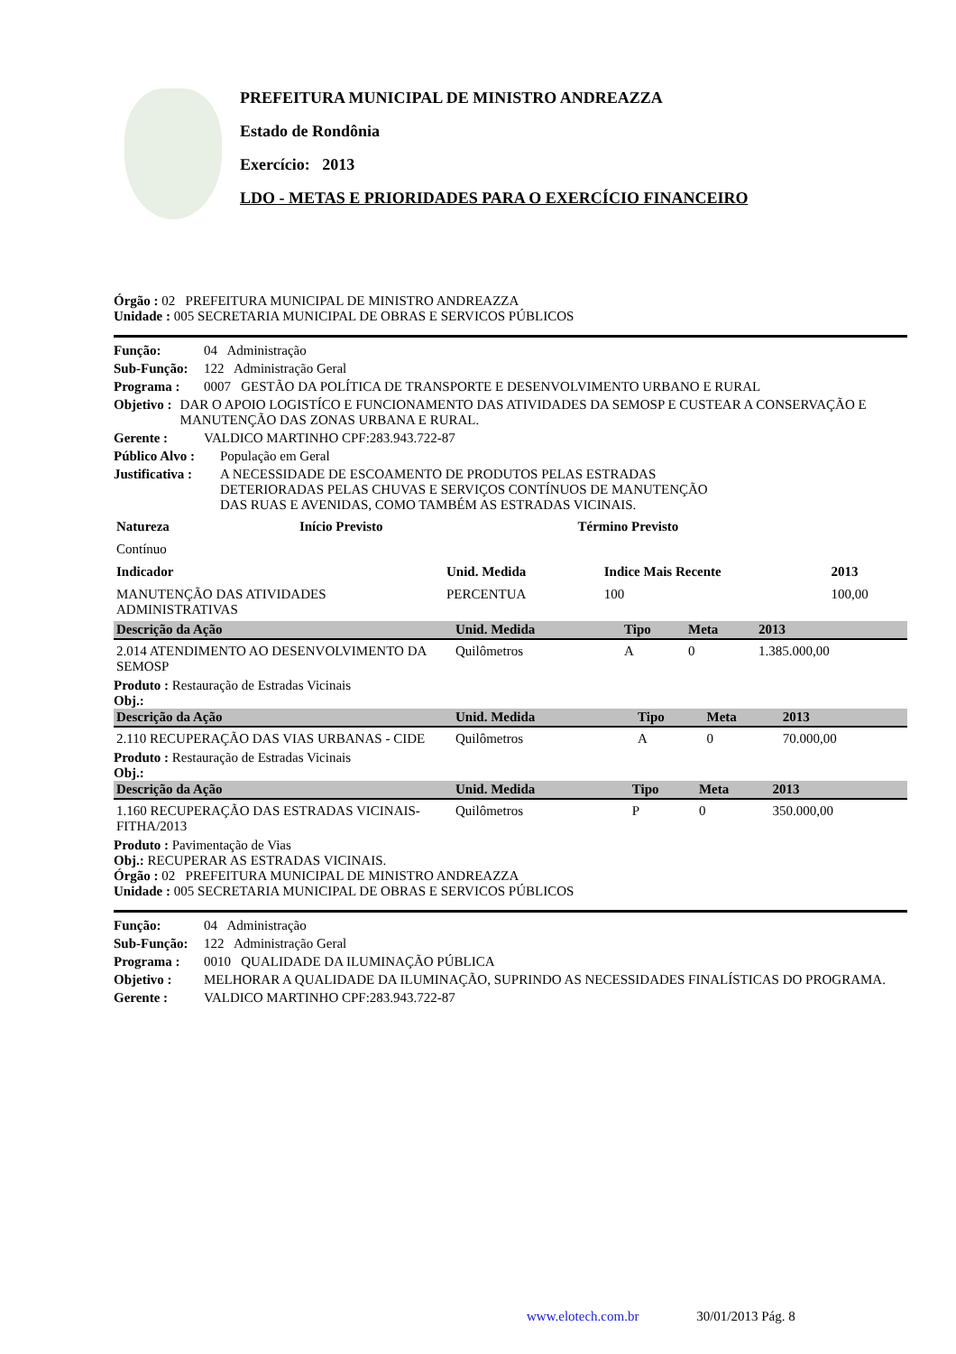PREFEITURA MUNICIPAL DE MINISTRO ANDREAZZA
Estado de Rondônia
Exercício: 2013
LDO - METAS E PRIORIDADES PARA O EXERCÍCIO FINANCEIRO
Órgão : 02 PREFEITURA MUNICIPAL DE MINISTRO ANDREAZZA
Unidade : 005 SECRETARIA MUNICIPAL DE OBRAS E SERVICOS PÚBLICOS
Função: 04 Administração
Sub-Função: 122 Administração Geral
Programa : 0007 GESTÃO DA POLÍTICA DE TRANSPORTE E DESENVOLVIMENTO URBANO E RURAL
Objetivo : DAR O APOIO LOGISTÍCO E FUNCIONAMENTO DAS ATIVIDADES DA SEMOSP E CUSTEAR A CONSERVAÇÃO E MANUTENÇÃO DAS ZONAS URBANA E RURAL.
Gerente : VALDICO MARTINHO CPF:283.943.722-87
Público Alvo : População em Geral
Justificativa : A NECESSIDADE DE ESCOAMENTO DE PRODUTOS PELAS ESTRADAS DETERIORADAS PELAS CHUVAS E SERVIÇOS CONTÍNUOS DE MANUTENÇÃO DAS RUAS E AVENIDAS, COMO TAMBÉM AS ESTRADAS VICINAIS.
| Natureza | Início Previsto | Término Previsto |
| Contínuo | | |
| Indicador | Unid. Medida | Indice Mais Recente | 2013 |
| MANUTENÇÃO DAS ATIVIDADES ADMINISTRATIVAS | PERCENTUA | 100 | 100,00 |
| Descrição da Ação | Unid. Medida | Tipo | Meta | 2013 |
| --- | --- | --- | --- | --- |
| 2.014 ATENDIMENTO AO DESENVOLVIMENTO DA SEMOSP | Quilômetros | A | 0 | 1.385.000,00 |
Produto : Restauração de Estradas Vicinais
Obj.:
| Descrição da Ação | Unid. Medida | Tipo | Meta | 2013 |
| --- | --- | --- | --- | --- |
| 2.110 RECUPERAÇÃO DAS VIAS URBANAS - CIDE | Quilômetros | A | 0 | 70.000,00 |
Produto : Restauração de Estradas Vicinais
Obj.:
| Descrição da Ação | Unid. Medida | Tipo | Meta | 2013 |
| --- | --- | --- | --- | --- |
| 1.160 RECUPERAÇÃO DAS ESTRADAS VICINAIS-FITHA/2013 | Quilômetros | P | 0 | 350.000,00 |
Produto : Pavimentação de Vias
Obj.: RECUPERAR AS ESTRADAS VICINAIS.
Órgão : 02 PREFEITURA MUNICIPAL DE MINISTRO ANDREAZZA
Unidade : 005 SECRETARIA MUNICIPAL DE OBRAS E SERVICOS PÚBLICOS
Função: 04 Administração
Sub-Função: 122 Administração Geral
Programa : 0010 QUALIDADE DA ILUMINAÇÃO PÚBLICA
Objetivo : MELHORAR A QUALIDADE DA ILUMINAÇÃO, SUPRINDO AS NECESSIDADES FINALÍSTICAS DO PROGRAMA.
Gerente : VALDICO MARTINHO CPF:283.943.722-87
www.elotech.com.br 30/01/2013 Pág. 8